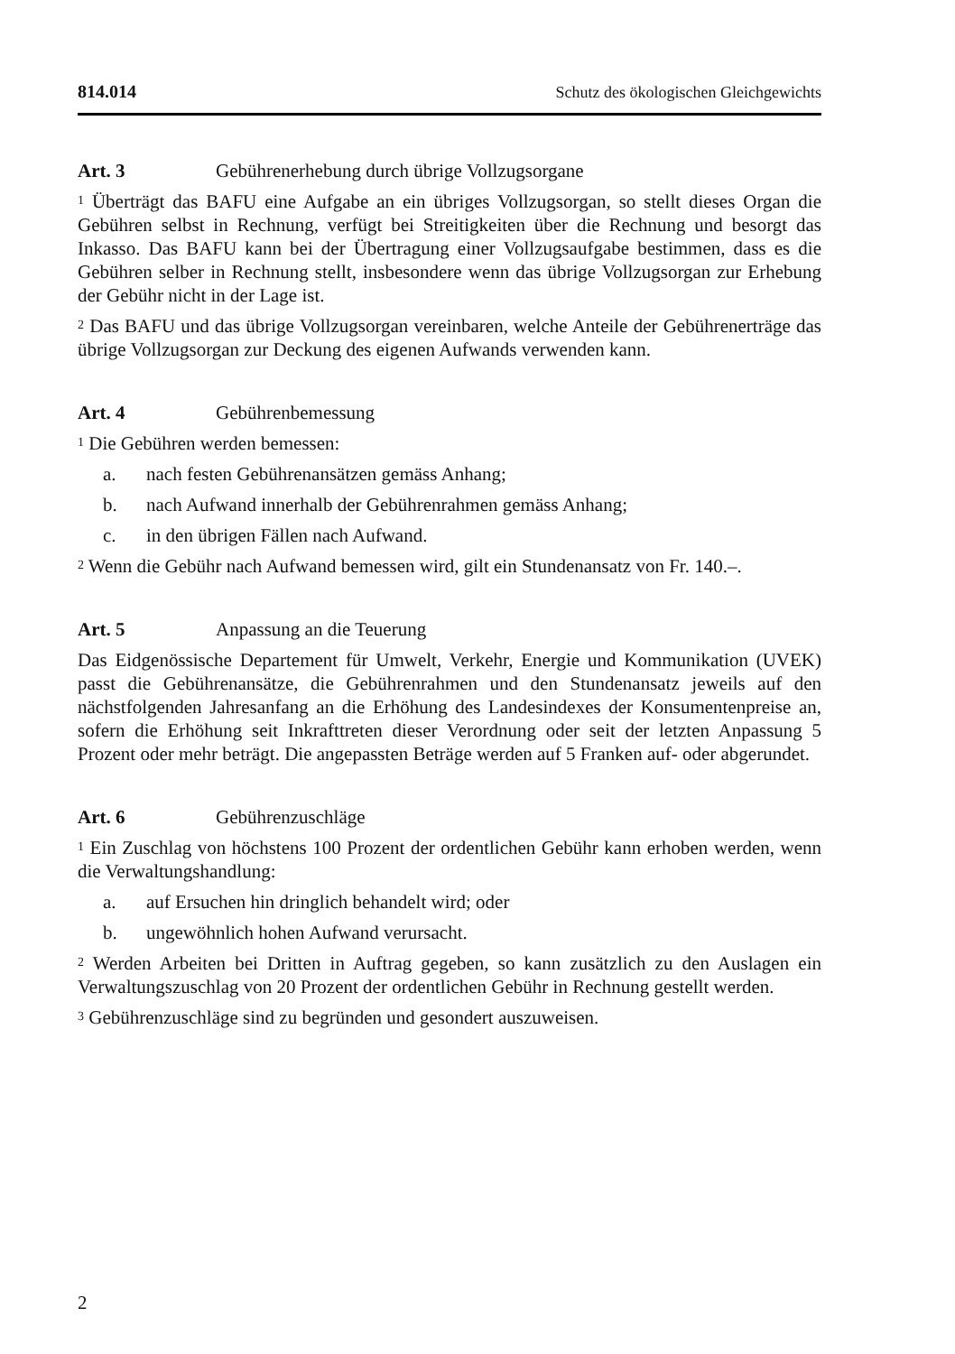814.014 Schutz des ökologischen Gleichgewichts
Art. 3 Gebührenerhebung durch übrige Vollzugsorgane
<sup>1</sup> Überträgt das BAFU eine Aufgabe an ein übriges Vollzugsorgan, so stellt dieses Organ die Gebühren selbst in Rechnung, verfügt bei Streitigkeiten über die Rechnung und besorgt das Inkasso. Das BAFU kann bei der Übertragung einer Vollzugsaufgabe bestimmen, dass es die Gebühren selber in Rechnung stellt, insbesondere wenn das übrige Vollzugsorgan zur Erhebung der Gebühr nicht in der Lage ist.
<sup>2</sup> Das BAFU und das übrige Vollzugsorgan vereinbaren, welche Anteile der Gebührenerträge das übrige Vollzugsorgan zur Deckung des eigenen Aufwands verwenden kann.
Art. 4 Gebührenbemessung
<sup>1</sup> Die Gebühren werden bemessen:
a. nach festen Gebührenansätzen gemäss Anhang;
b. nach Aufwand innerhalb der Gebührenrahmen gemäss Anhang;
c. in den übrigen Fällen nach Aufwand.
<sup>2</sup> Wenn die Gebühr nach Aufwand bemessen wird, gilt ein Stundenansatz von Fr. 140.–.
Art. 5 Anpassung an die Teuerung
Das Eidgenössische Departement für Umwelt, Verkehr, Energie und Kommunikation (UVEK) passt die Gebührenansätze, die Gebührenrahmen und den Stundenansatz jeweils auf den nächstfolgenden Jahresanfang an die Erhöhung des Landesindexes der Konsumentenpreise an, sofern die Erhöhung seit Inkrafttreten dieser Verordnung oder seit der letzten Anpassung 5 Prozent oder mehr beträgt. Die angepassten Beträge werden auf 5 Franken auf- oder abgerundet.
Art. 6 Gebührenzuschläge
<sup>1</sup> Ein Zuschlag von höchstens 100 Prozent der ordentlichen Gebühr kann erhoben werden, wenn die Verwaltungshandlung:
a. auf Ersuchen hin dringlich behandelt wird; oder
b. ungewöhnlich hohen Aufwand verursacht.
<sup>2</sup> Werden Arbeiten bei Dritten in Auftrag gegeben, so kann zusätzlich zu den Auslagen ein Verwaltungszuschlag von 20 Prozent der ordentlichen Gebühr in Rechnung gestellt werden.
<sup>3</sup> Gebührenzuschläge sind zu begründen und gesondert auszuweisen.
2